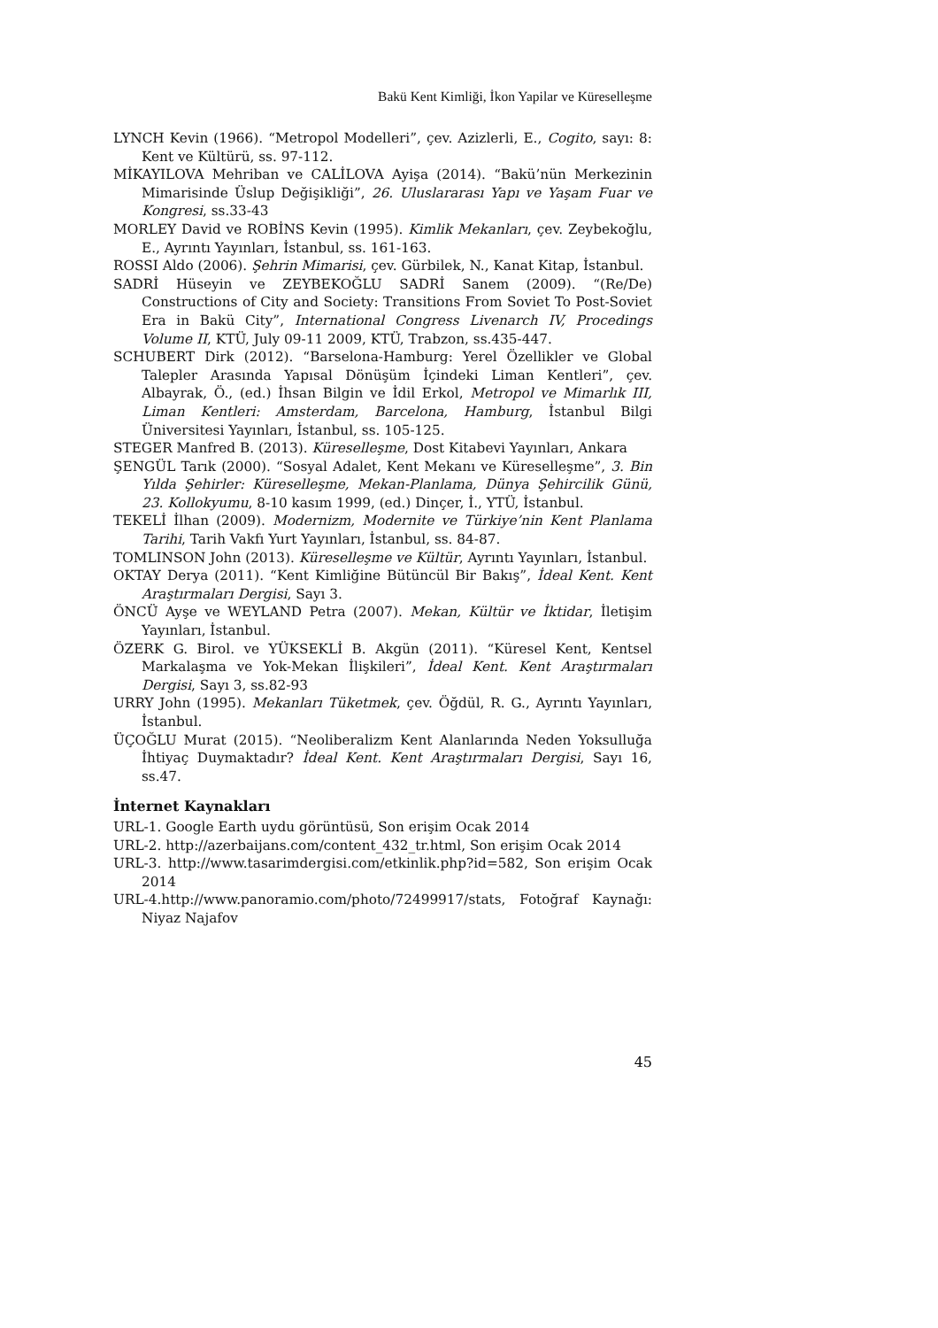Bakü Kent Kimliği, İkon Yapilar ve Küreselleşme
LYNCH Kevin (1966). “Metropol Modelleri”, çev. Azizlerli, E., Cogito, sayı: 8: Kent ve Kültürü, ss. 97-112.
MİKAYILOVA Mehriban ve CALİLOVA Ayişa (2014). “Bakü’nün Merkezinin Mimarisinde Üslup Değişikliği”, 26. Uluslararası Yapı ve Yaşam Fuar ve Kongresi, ss.33-43
MORLEY David ve ROBİNS Kevin (1995). Kimlik Mekanları, çev. Zeybekoğlu, E., Ayrıntı Yayınları, İstanbul, ss. 161-163.
ROSSI Aldo (2006). Şehrin Mimarisi, çev. Gürbilek, N., Kanat Kitap, İstanbul.
SADRİ Hüseyin ve ZEYBEKOĞLU SADRİ Sanem (2009). “(Re/De) Constructions of City and Society: Transitions From Soviet To Post-Soviet Era in Bakü City”, International Congress Livenarch IV, Procedings Volume II, KTÜ, July 09-11 2009, KTÜ, Trabzon, ss.435-447.
SCHUBERT Dirk (2012). “Barselona-Hamburg: Yerel Özellikler ve Global Talepler Arasında Yapısal Dönüşüm İçindeki Liman Kentleri”, çev. Albayrak, Ö., (ed.) İhsan Bilgin ve İdil Erkol, Metropol ve Mimarlık III, Liman Kentleri: Amsterdam, Barcelona, Hamburg, İstanbul Bilgi Üniversitesi Yayınları, İstanbul, ss. 105-125.
STEGER Manfred B. (2013). Küreselleşme, Dost Kitabevi Yayınları, Ankara
ŞENGÜL Tarık (2000). “Sosyal Adalet, Kent Mekanı ve Küreselleşme”, 3. Bin Yılda Şehirler: Küreselleşme, Mekan-Planlama, Dünya Şehircilik Günü, 23. Kollokyumu, 8-10 kasım 1999, (ed.) Dinçer, İ., YTÜ, İstanbul.
TEKELİ İlhan (2009). Modernizm, Modernite ve Türkiye’nin Kent Planlama Tarihi, Tarih Vakfı Yurt Yayınları, İstanbul, ss. 84-87.
TOMLINSON John (2013). Küreselleşme ve Kültür, Ayrıntı Yayınları, İstanbul.
OKTAY Derya (2011). “Kent Kimliğine Bütüncül Bir Bakış”, İdeal Kent. Kent Araştırmaları Dergisi, Sayı 3.
ÖNCÜ Ayşe ve WEYLAND Petra (2007). Mekan, Kültür ve İktidar, İletişim Yayınları, İstanbul.
ÖZERK G. Birol. ve YÜKSEKLİ B. Akgün (2011). “Küresel Kent, Kentsel Markalaşma ve Yok-Mekan İlişkileri”, İdeal Kent. Kent Araştırmaları Dergisi, Sayı 3, ss.82-93
URRY John (1995). Mekanları Tüketmek, çev. Öğdül, R. G., Ayrıntı Yayınları, İstanbul.
ÜÇOĞLU Murat (2015). “Neoliberalizm Kent Alanlarında Neden Yoksulluğa İhtiyaç Duymaktadır? İdeal Kent. Kent Araştırmaları Dergisi, Sayı 16, ss.47.
İnternet Kaynakları
URL-1. Google Earth uydu görüntüsü, Son erişim Ocak 2014
URL-2. http://azerbaijans.com/content_432_tr.html, Son erişim Ocak 2014
URL-3. http://www.tasarimdergisi.com/etkinlik.php?id=582, Son erişim Ocak 2014
URL-4.http://www.panoramio.com/photo/72499917/stats, Fotoğraf Kaynağı: Niyaz Najafov
45